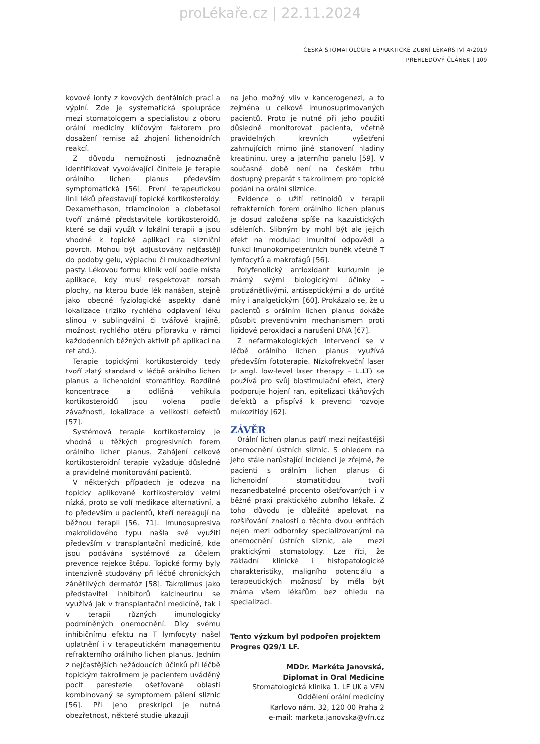proLékaře.cz | 22.11.2024
ČESKÁ STOMATOLOGIE A PRAKTICKÉ ZUBNÍ LÉKAŘSTVÍ 4/2019
PŘEHLEDOVÝ ČLÁNEK | 109
kovové ionty z kovových dentálních prací a výplní. Zde je systematická spolupráce mezi stomatologem a specialistou z oboru orální medicíny klíčovým faktorem pro dosažení remise až zhojení lichenoidních reakcí.
Z důvodu nemožnosti jednoznačně identifikovat vyvolávající činitele je terapie orálního lichen planus především symptomatická [56]. První terapeutickou linii léků představují topické kortikosteroidy. Dexamethason, triamcinolon a clobetasol tvoří známé představitele kortikosteroidů, které se dají využít v lokální terapii a jsou vhodné k topické aplikaci na slizniční povrch. Mohou být adjustovány nejčastěji do podoby gelu, výplachu či mukoadhezivní pasty. Lékovou formu klinik volí podle místa aplikace, kdy musí respektovat rozsah plochy, na kterou bude lék nanášen, stejně jako obecné fyziologické aspekty dané lokalizace (riziko rychlého odplavení léku slinou v sublingvální či tvářové krajině, možnost rychlého otěru přípravku v rámci každodenních běžných aktivit při aplikaci na ret atd.).
Terapie topickými kortikosteroidy tedy tvoří zlatý standard v léčbě orálního lichen planus a lichenoidní stomatitidy. Rozdílné koncentrace a odlišná vehikula kortikosteroidů jsou volena podle závažnosti, lokalizace a velikosti defektů [57].
Systémová terapie kortikosteroidy je vhodná u těžkých progresivních forem orálního lichen planus. Zahájení celkové kortikosteroidní terapie vyžaduje důsledné a pravidelné monitorování pacientů.
V některých případech je odezva na topicky aplikované kortikosteroidy velmi nízká, proto se volí medikace alternativní, a to především u pacientů, kteří nereagují na běžnou terapii [56, 71]. Imunosupresiva makrolidového typu našla své využití především v transplantační medicíně, kde jsou podávána systémově za účelem prevence rejekce štěpu. Topické formy byly intenzivně studovány při léčbě chronických zánětlivých dermatóz [58]. Takrolimus jako představitel inhibitorů kalcineurinu se využívá jak v transplantační medicíně, tak i v terapii různých imunologicky podmíněných onemocnění. Díky svému inhibičnímu efektu na T lymfocyty našel uplatnění i v terapeutickém managementu refrakterního orálního lichen planus. Jedním z nejčastějších nežádoucích účinků při léčbě topickým takrolimem je pacientem uváděný pocit parestezie ošetřované oblasti kombinovaný se symptomem pálení sliznic [56]. Při jeho preskripci je nutná obezřetnost, některé studie ukazují
na jeho možný vliv v kancerogenezi, a to zejména u celkově imunosuprimovaných pacientů. Proto je nutné při jeho použití důsledně monitorovat pacienta, včetně pravidelných krevních vyšetření zahrnujících mimo jiné stanovení hladiny kreatininu, urey a jaterního panelu [59]. V současné době není na českém trhu dostupný preparát s takrolimem pro topické podání na orální sliznice.
Evidence o užití retinoidů v terapii refrakterních forem orálního lichen planus je dosud založena spíše na kazuistických sděleních. Slibným by mohl být ale jejich efekt na modulaci imunitní odpovědi a funkci imunokompetentních buněk včetně T lymfocytů a makrofágů [56].
Polyfenolický antioxidant kurkumin je známý svými biologickými účinky – protizánětlivými, antiseptickými a do určité míry i analgetickými [60]. Prokázalo se, že u pacientů s orálním lichen planus dokáže působit preventivním mechanismem proti lipidové peroxidaci a narušení DNA [67].
Z nefarmakologických intervencí se v léčbě orálního lichen planus využívá především fototerapie. Nízkofrekveční laser (z angl. low-level laser therapy – LLLT) se používá pro svůj biostimulační efekt, který podporuje hojení ran, epitelizaci tkáňových defektů a přispívá k prevenci rozvoje mukozitidy [62].
ZÁVĚR
Orální lichen planus patří mezi nejčastější onemocnění ústních sliznic. S ohledem na jeho stále narůstající incidenci je zřejmé, že pacienti s orálním lichen planus či lichenoidní stomatitidou tvoří nezanedbatelné procento ošetřovaných i v běžné praxi praktického zubního lékaře. Z toho důvodu je důležité apelovat na rozšiřování znalostí o těchto dvou entitách nejen mezi odborníky specializovanými na onemocnění ústních sliznic, ale i mezi praktickými stomatology. Lze říci, že základní klinické i histopatologické charakteristiky, maligního potenciálu a terapeutických možností by měla být známa všem lékařům bez ohledu na specializaci.
Tento výzkum byl podpořen projektem Progres Q29/1 LF.
MDDr. Markéta Janovská,
Diplomat in Oral Medicine
Stomatologická klinika 1. LF UK a VFN
Oddělení orální medicíny
Karlovo nám. 32, 120 00 Praha 2
e-mail: marketa.janovska@vfn.cz